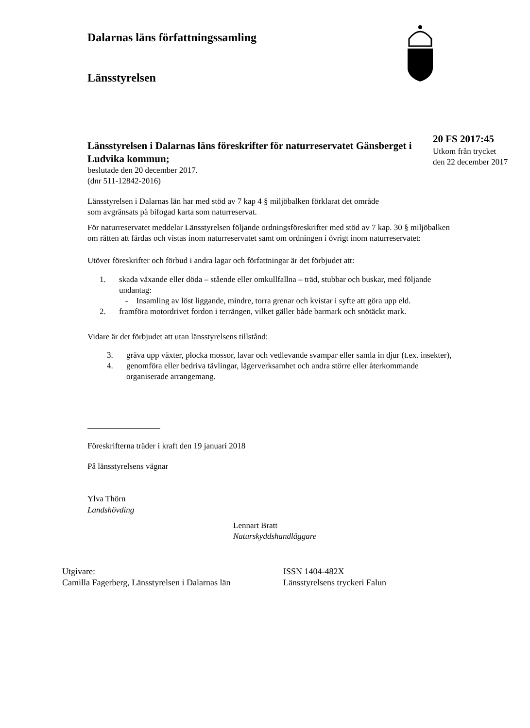Dalarnas läns författningssamling
Länsstyrelsen
Länsstyrelsen i Dalarnas läns föreskrifter för naturreservatet Gänsberget i Ludvika kommun;
beslutade den 20 december 2017.
(dnr 511-12842-2016)
20 FS 2017:45
Utkom från trycket
den 22 december 2017
Länsstyrelsen i Dalarnas län har med stöd av 7 kap 4 § miljöbalken förklarat det område som avgränsats på bifogad karta som naturreservat.
För naturreservatet meddelar Länsstyrelsen följande ordningsföreskrifter med stöd av 7 kap. 30 § miljöbalken om rätten att färdas och vistas inom naturreservatet samt om ordningen i övrigt inom naturreservatet:
Utöver föreskrifter och förbud i andra lagar och författningar är det förbjudet att:
1. skada växande eller döda – stående eller omkullfallna – träd, stubbar och buskar, med följande undantag:
- Insamling av löst liggande, mindre, torra grenar och kvistar i syfte att göra upp eld.
2. framföra motordrivet fordon i terrängen, vilket gäller både barmark och snötäckt mark.
Vidare är det förbjudet att utan länsstyrelsens tillstånd:
3. gräva upp växter, plocka mossor, lavar och vedlevande svampar eller samla in djur (t.ex. insekter),
4. genomföra eller bedriva tävlingar, lägerverksamhet och andra större eller återkommande organiserade arrangemang.
Föreskrifterna träder i kraft den 19 januari 2018
På länsstyrelsens vägnar
Ylva Thörn
Landshövding
Lennart Bratt
Naturskyddshandläggare
Utgivare:
Camilla Fagerberg, Länsstyrelsen i Dalarnas län
ISSN 1404-482X
Länsstyrelsens tryckeri Falun